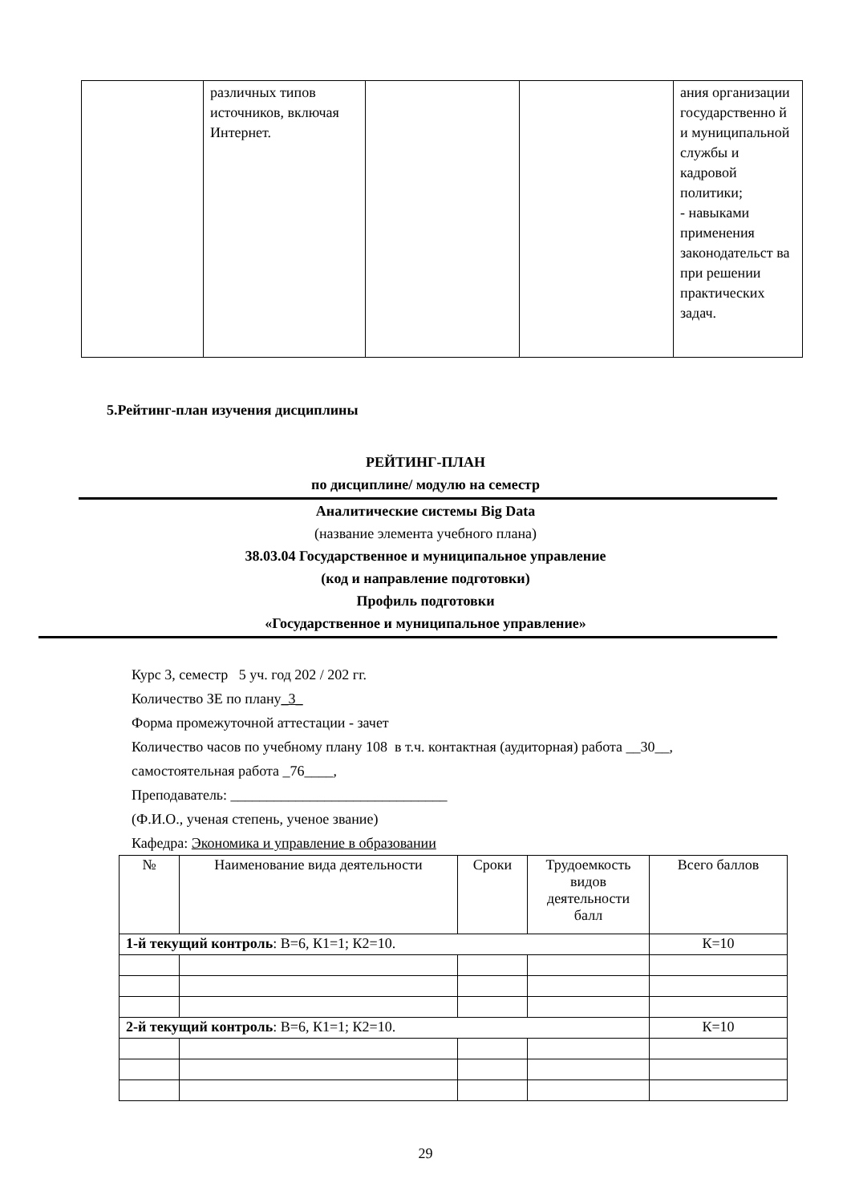| | различных типов источников, включая Интернет. | | | ания организации государственно й и муниципальной службы и кадровой политики; - навыками применения законодательст ва при решении практических задач. |
5.Рейтинг-план изучения дисциплины
РЕЙТИНГ-ПЛАН
по дисциплине/ модулю на семестр
Аналитические системы Big Data
(название элемента учебного плана)
38.03.04 Государственное и муниципальное управление
(код и направление подготовки)
Профиль подготовки
«Государственное и муниципальное управление»
Курс 3, семестр 5 уч. год 202 / 202 гг.
Количество ЗЕ по плану_3_
Форма промежуточной аттестации - зачет
Количество часов по учебному плану 108 в т.ч. контактная (аудиторная) работа __30__,
самостоятельная работа _76____,
Преподаватель: ______________________________
(Ф.И.О., ученая степень, ученое звание)
Кафедра: Экономика и управление в образовании
| № | Наименование вида деятельности | Сроки | Трудоемкость видов деятельности балл | Всего баллов |
| --- | --- | --- | --- | --- |
| 1-й текущий контроль : В=6, К1=1; К2=10. | | | | К=10 |
| 2-й текущий контроль : В=6, К1=1; К2=10. | | | | К=10 |
29